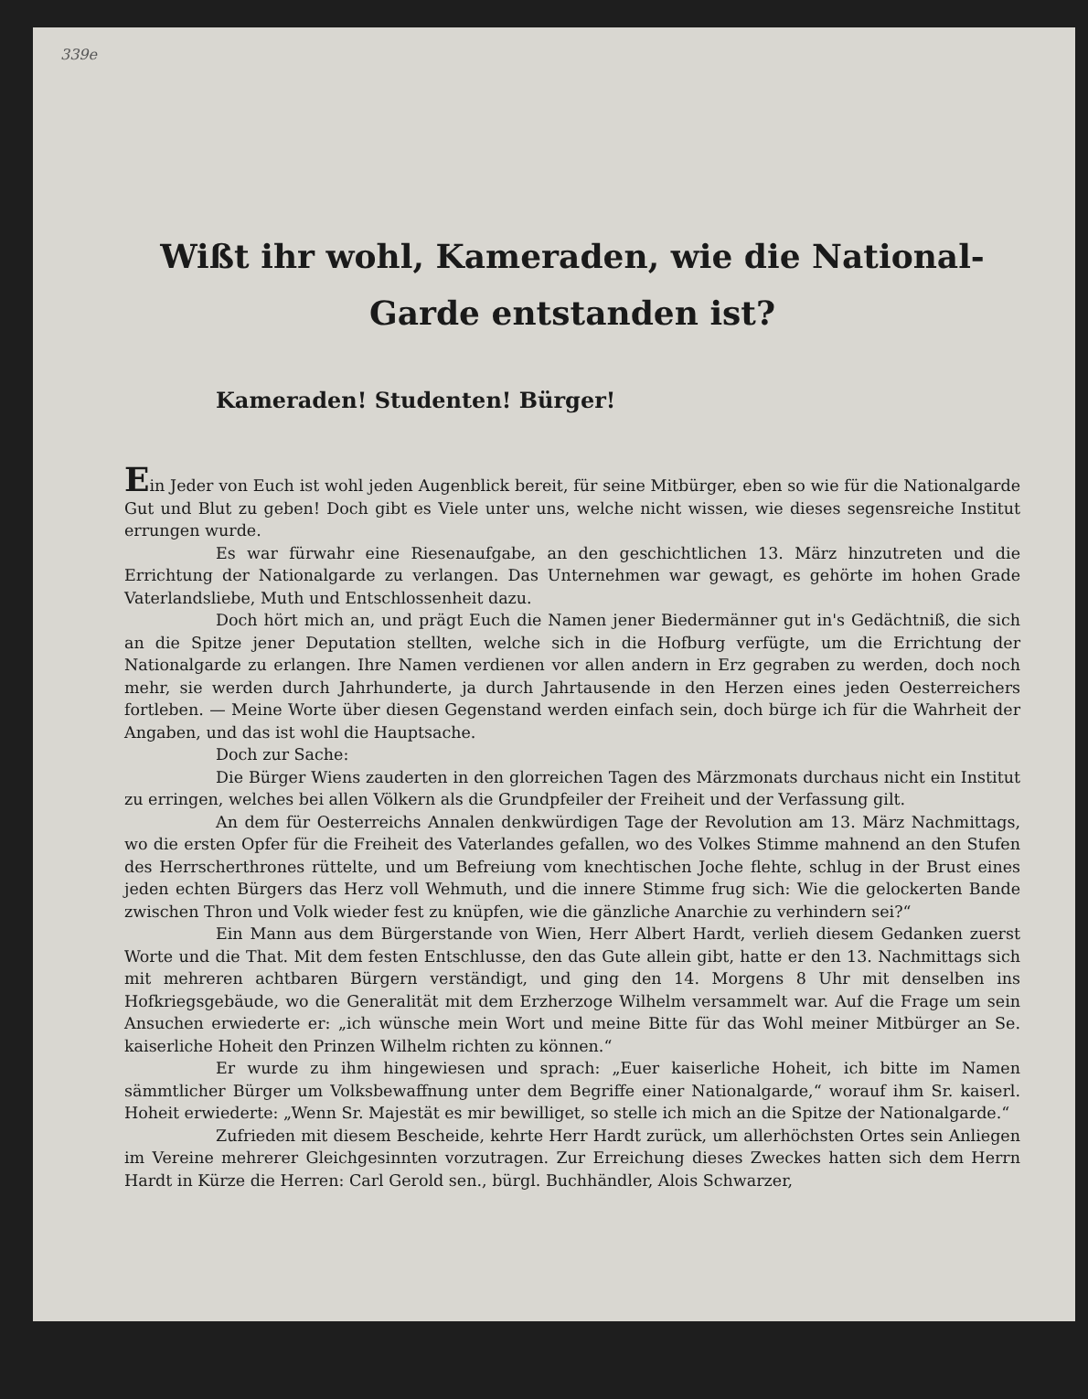339e
Wißt ihr wohl, Kameraden, wie die National-Garde entstanden ist?
Kameraden! Studenten! Bürger!
Ein Jeder von Euch ist wohl jeden Augenblick bereit, für seine Mitbürger, eben so wie für die Nationalgarde Gut und Blut zu geben! Doch gibt es Viele unter uns, welche nicht wissen, wie dieses segensreiche Institut errungen wurde.
Es war fürwahr eine Riesenaufgabe, an den geschichtlichen 13. März hinzutreten und die Errichtung der Nationalgarde zu verlangen. Das Unternehmen war gewagt, es gehörte im hohen Grade Vaterlandsliebe, Muth und Entschlossenheit dazu.
Doch hört mich an, und prägt Euch die Namen jener Biedermänner gut in's Gedächtniß, die sich an die Spitze jener Deputation stellten, welche sich in die Hofburg verfügte, um die Errichtung der Nationalgarde zu erlangen. Ihre Namen verdienen vor allen andern in Erz gegraben zu werden, doch noch mehr, sie werden durch Jahrhunderte, ja durch Jahrtausende in den Herzen eines jeden Oesterreichers fortleben. — Meine Worte über diesen Gegenstand werden einfach sein, doch bürge ich für die Wahrheit der Angaben, und das ist wohl die Hauptsache.
Doch zur Sache:
Die Bürger Wiens zauderten in den glorreichen Tagen des Märzmonats durchaus nicht ein Institut zu erringen, welches bei allen Völkern als die Grundpfeiler der Freiheit und der Verfassung gilt.
An dem für Oesterreichs Annalen denkwürdigen Tage der Revolution am 13. März Nachmittags, wo die ersten Opfer für die Freiheit des Vaterlandes gefallen, wo des Volkes Stimme mahnend an den Stufen des Herrscherthrones rüttelte, und um Befreiung vom knechtischen Joche flehte, schlug in der Brust eines jeden echten Bürgers das Herz voll Wehmuth, und die innere Stimme frug sich: Wie die gelockerten Bande zwischen Thron und Volk wieder fest zu knüpfen, wie die gänzliche Anarchie zu verhindern sei?“
Ein Mann aus dem Bürgerstande von Wien, Herr Albert Hardt, verlieh diesem Gedanken zuerst Worte und die That. Mit dem festen Entschlusse, den das Gute allein gibt, hatte er den 13. Nachmittags sich mit mehreren achtbaren Bürgern verständigt, und ging den 14. Morgens 8 Uhr mit denselben ins Hofkriegsgebäude, wo die Generalität mit dem Erzherzoge Wilhelm versammelt war. Auf die Frage um sein Ansuchen erwiederte er: „ich wünsche mein Wort und meine Bitte für das Wohl meiner Mitbürger an Se. kaiserliche Hoheit den Prinzen Wilhelm richten zu können.“
Er wurde zu ihm hingewiesen und sprach: „Euer kaiserliche Hoheit, ich bitte im Namen sämmtlicher Bürger um Volksbewaffnung unter dem Begriffe einer Nationalgarde,“ worauf ihm Sr. kaiserl. Hoheit erwiederte: „Wenn Sr. Majestät es mir bewilliget, so stelle ich mich an die Spitze der Nationalgarde.“
Zufrieden mit diesem Bescheide, kehrte Herr Hardt zurück, um allerhöchsten Ortes sein Anliegen im Vereine mehrerer Gleichgesinnten vorzutragen. Zur Erreichung dieses Zweckes hatten sich dem Herrn Hardt in Kürze die Herren: Carl Gerold sen., bürgl. Buchhändler, Alois Schwarzer,